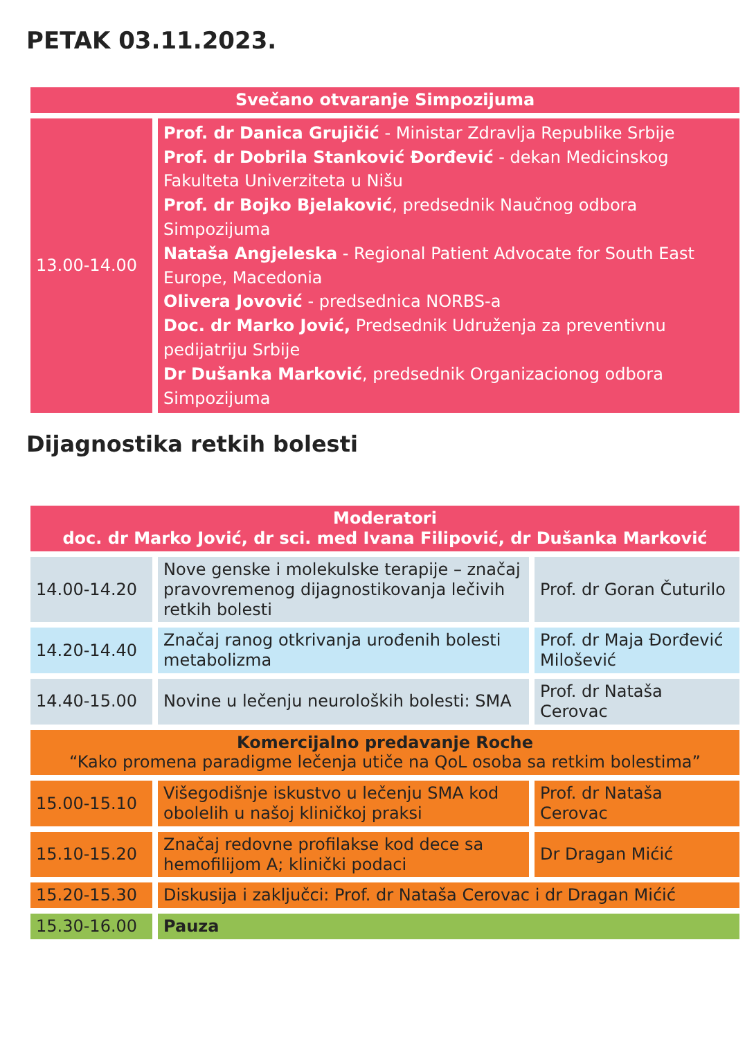PETAK 03.11.2023.
| Svečano otvaranje Simpozijuma | |
| 13.00-14.00 | Prof. dr Danica Grujičić - Ministar Zdravlja Republike Srbije Prof. dr Dobrila Stanković Đorđević - dekan Medicinskog Fakulteta Univerziteta u Nišu Prof. dr Bojko Bjelaković , predsednik Naučnog odbora Simpozijuma Nataša Angjeleska - Regional Patient Advocate for South East Europe, Macedonia Olivera Jovović - predsednica NORBS-a Doc. dr Marko Jović, Predsednik Udruženja za preventivnu pedijatriju Srbije Dr Dušanka Marković , predsednik Organizacionog odbora Simpozijuma |
Dijagnostika retkih bolesti
| Moderatori doc. dr Marko Jović, dr sci. med Ivana Filipović, dr Dušanka Marković | | |
| 14.00-14.20 | Nove genske i molekulske terapije – značaj pravovremenog dijagnostikovanja lečivih retkih bolesti | Prof. dr Goran Čuturilo |
| 14.20-14.40 | Značaj ranog otkrivanja urođenih bolesti metabolizma | Prof. dr Maja Đorđević Milošević |
| 14.40-15.00 | Novine u lečenju neuroloških bolesti: SMA | Prof. dr Nataša Cerovac |
| Komercijalno predavanje Roche “Kako promena paradigme lečenja utiče na QoL osoba sa retkim bolestima” | | |
| 15.00-15.10 | Višegodišnje iskustvo u lečenju SMA kod obolelih u našoj kliničkoj praksi | Prof. dr Nataša Cerovac |
| 15.10-15.20 | Značaj redovne profilakse kod dece sa hemofilijom A; klinički podaci | Dr Dragan Mićić |
| 15.20-15.30 | Diskusija i zaključci: Prof. dr Nataša Cerovac i dr Dragan Mićić | |
| 15.30-16.00 | Pauza | |